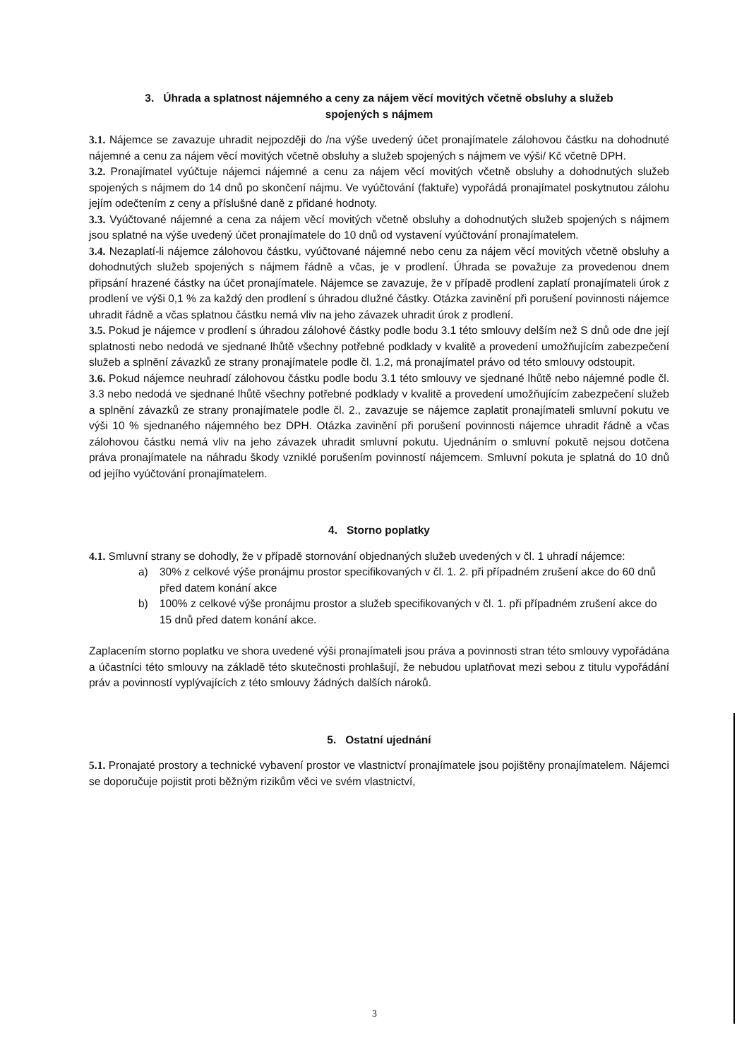3. Úhrada a splatnost nájemného a ceny za nájem věcí movitých včetně obsluhy a služeb
spojených s nájmem
3.1. Nájemce se zavazuje uhradit nejpozději do /na výše uvedený účet pronajímatele zálohovou částku na dohodnuté nájemné a cenu za nájem věcí movitých včetně obsluhy a služeb spojených s nájmem ve výši/ Kč včetně DPH.
3.2. Pronajímatel vyúčtuje nájemci nájemné a cenu za nájem věcí movitých včetně obsluhy a dohodnutých služeb spojených s nájmem do 14 dnů po skončení nájmu. Ve vyúčtování (faktuře) vypořádá pronajímatel poskytnutou zálohu jejím odečtením z ceny a příslušné daně z přidané hodnoty.
3.3. Vyúčtované nájemné a cena za nájem věcí movitých včetně obsluhy a dohodnutých služeb spojených s nájmem jsou splatné na výše uvedený účet pronajímatele do 10 dnů od vystavení vyúčtování pronajímatelem.
3.4. Nezaplatí-li nájemce zálohovou částku, vyúčtované nájemné nebo cenu za nájem věcí movitých včetně obsluhy a dohodnutých služeb spojených s nájmem řádně a včas, je v prodlení. Úhrada se považuje za provedenou dnem připsání hrazené částky na účet pronajímatele. Nájemce se zavazuje, že v případě prodlení zaplatí pronajímateli úrok z prodlení ve výši 0,1 % za každý den prodlení s úhradou dlužné částky. Otázka zavinění při porušení povinnosti nájemce uhradit řádně a včas splatnou částku nemá vliv na jeho závazek uhradit úrok z prodlení.
3.5. Pokud je nájemce v prodlení s úhradou zálohové částky podle bodu 3.1 této smlouvy delším než S dnů ode dne její splatnosti nebo nedodá ve sjednané lhůtě všechny potřebné podklady v kvalitě a provedení umožňujícím zabezpečení služeb a splnění závazků ze strany pronajímatele podle čl. 1.2, má pronajímatel právo od této smlouvy odstoupit.
3.6. Pokud nájemce neuhradí zálohovou částku podle bodu 3.1 této smlouvy ve sjednané lhůtě nebo nájemné podle čl. 3.3 nebo nedodá ve sjednané lhůtě všechny potřebné podklady v kvalitě a provedení umožňujícím zabezpečení služeb a splnění závazků ze strany pronajímatele podle čl. 2., zavazuje se nájemce zaplatit pronajímateli smluvní pokutu ve výši 10 % sjednaného nájemného bez DPH. Otázka zavinění při porušení povinnosti nájemce uhradit řádně a včas zálohovou částku nemá vliv na jeho závazek uhradit smluvní pokutu. Ujednáním o smluvní pokutě nejsou dotčena práva pronajímatele na náhradu škody vzniklé porušením povinností nájemcem. Smluvní pokuta je splatná do 10 dnů od jejího vyúčtování pronajímatelem.
4. Storno poplatky
4.1. Smluvní strany se dohodly, že v případě stornování objednaných služeb uvedených v čl. 1 uhradí nájemce:
a) 30% z celkové výše pronájmu prostor specifikovaných v čl. 1. 2. při případném zrušení akce do 60 dnů před datem konání akce
b) 100% z celkové výše pronájmu prostor a služeb specifikovaných v čl. 1. při případném zrušení akce do 15 dnů před datem konání akce.
Zaplacením storno poplatku ve shora uvedené výši pronajímateli jsou práva a povinnosti stran této smlouvy vypořádána a účastníci této smlouvy na základě této skutečnosti prohlašují, že nebudou uplatňovat mezi sebou z titulu vypořádání práv a povinností vyplývajících z této smlouvy žádných dalších nároků.
5. Ostatní ujednání
5.1. Pronajaté prostory a technické vybavení prostor ve vlastnictví pronajímatele jsou pojištěny pronajímatelem. Nájemci se doporučuje pojistit proti běžným rizikům věci ve svém vlastnictví,
3